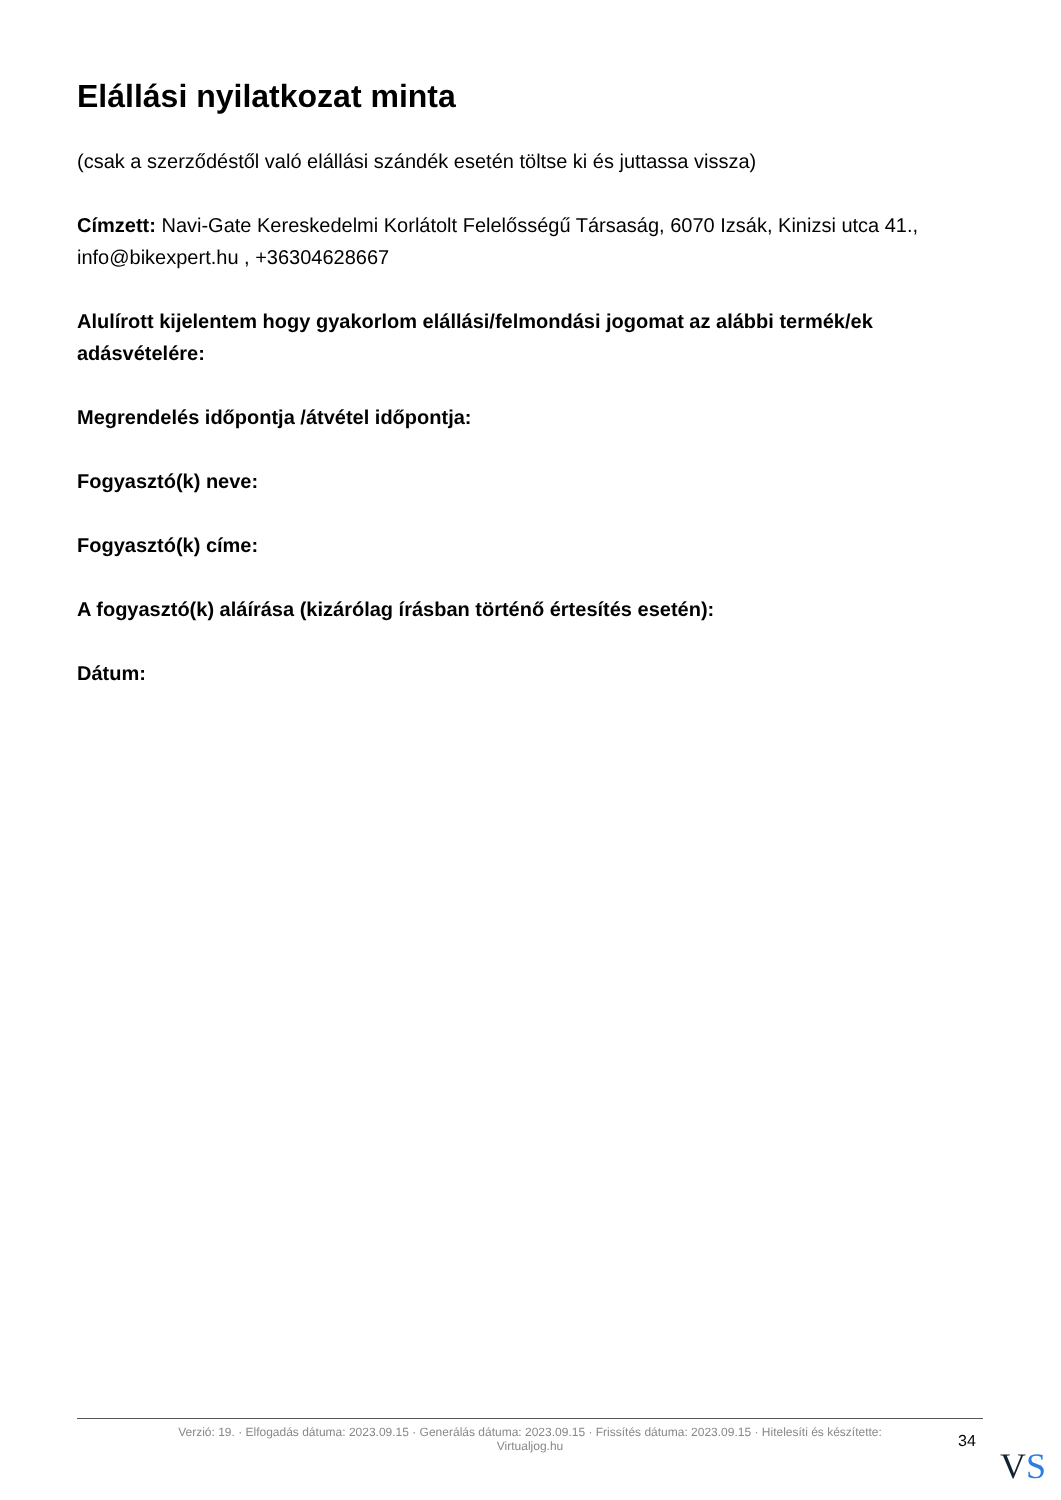Elállási nyilatkozat minta
(csak a szerződéstől való elállási szándék esetén töltse ki és juttassa vissza)
Címzett: Navi-Gate Kereskedelmi Korlátolt Felelősségű Társaság, 6070 Izsák, Kinizsi utca 41., info@bikexpert.hu , +36304628667
Alulírott kijelentem hogy gyakorlom elállási/felmondási jogomat az alábbi termék/ek adásvételére:
Megrendelés időpontja /átvétel időpontja:
Fogyasztó(k) neve:
Fogyasztó(k) címe:
A fogyasztó(k) aláírása (kizárólag írásban történő értesítés esetén):
Dátum:
Verzió: 19. · Elfogadás dátuma: 2023.09.15 · Generálás dátuma: 2023.09.15 · Frissítés dátuma: 2023.09.15 · Hitelesíti és készítette:
Virtualjog.hu
34
VS